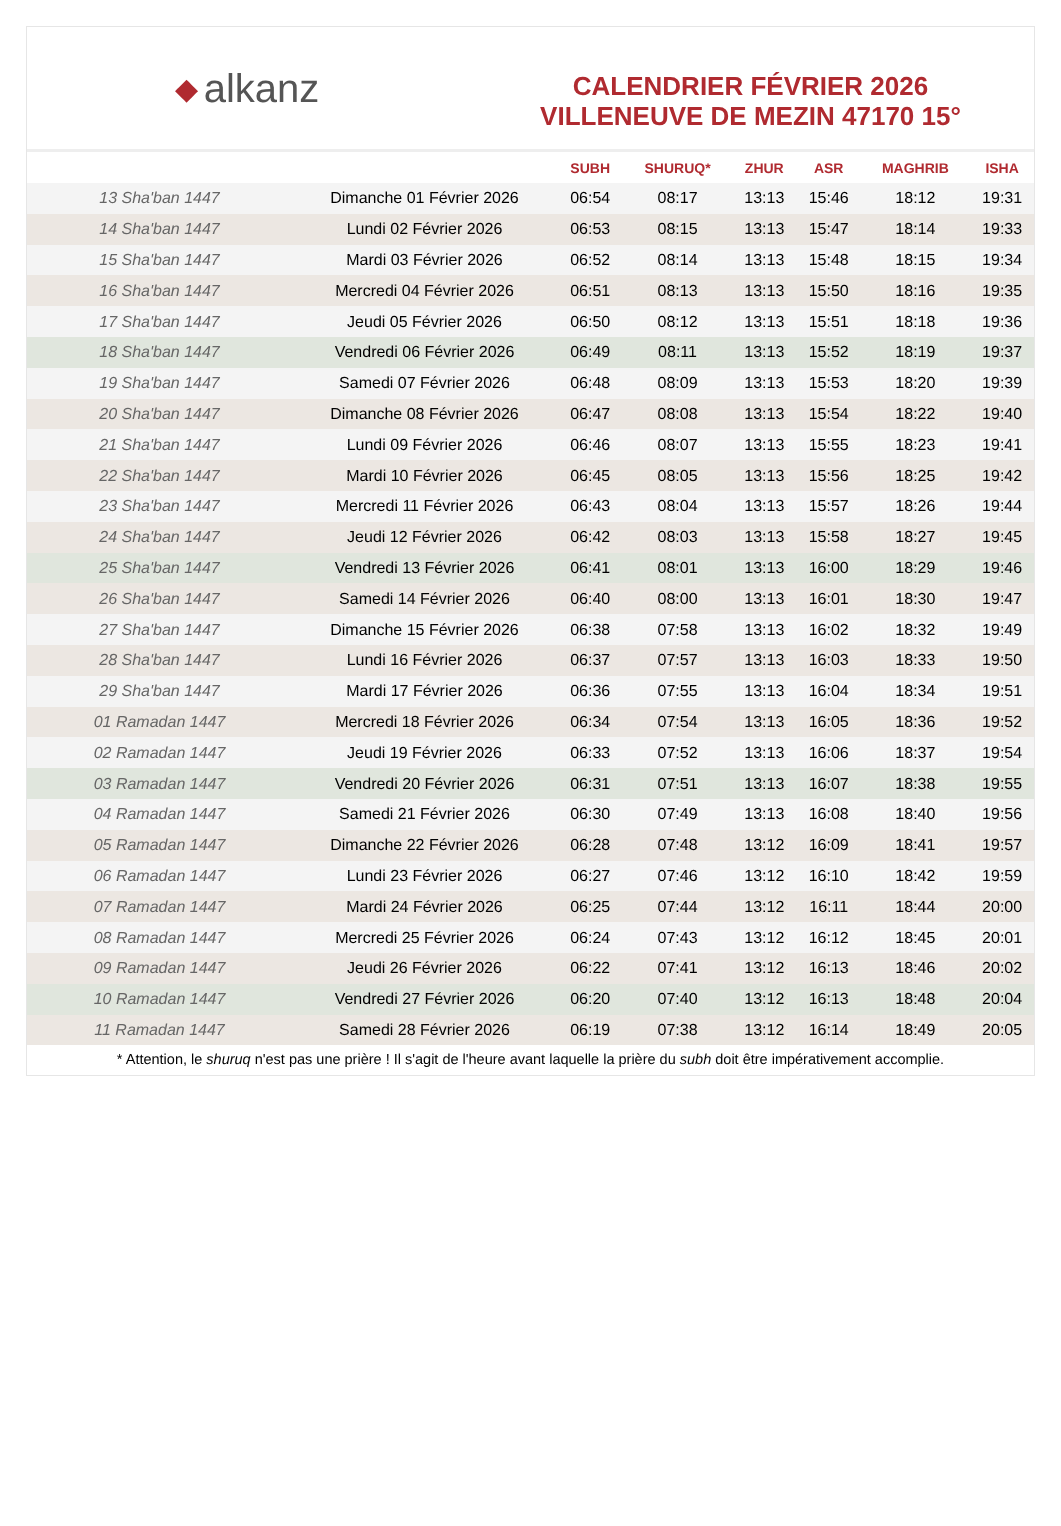◆ alkanz
CALENDRIER FÉVRIER 2026
VILLENEUVE DE MEZIN 47170 15°
| | | SUBH | SHURUQ* | ZHUR | ASR | MAGHRIB | ISHA |
| --- | --- | --- | --- | --- | --- | --- | --- |
| 13 Sha'ban 1447 | Dimanche 01 Février 2026 | 06:54 | 08:17 | 13:13 | 15:46 | 18:12 | 19:31 |
| 14 Sha'ban 1447 | Lundi 02 Février 2026 | 06:53 | 08:15 | 13:13 | 15:47 | 18:14 | 19:33 |
| 15 Sha'ban 1447 | Mardi 03 Février 2026 | 06:52 | 08:14 | 13:13 | 15:48 | 18:15 | 19:34 |
| 16 Sha'ban 1447 | Mercredi 04 Février 2026 | 06:51 | 08:13 | 13:13 | 15:50 | 18:16 | 19:35 |
| 17 Sha'ban 1447 | Jeudi 05 Février 2026 | 06:50 | 08:12 | 13:13 | 15:51 | 18:18 | 19:36 |
| 18 Sha'ban 1447 | Vendredi 06 Février 2026 | 06:49 | 08:11 | 13:13 | 15:52 | 18:19 | 19:37 |
| 19 Sha'ban 1447 | Samedi 07 Février 2026 | 06:48 | 08:09 | 13:13 | 15:53 | 18:20 | 19:39 |
| 20 Sha'ban 1447 | Dimanche 08 Février 2026 | 06:47 | 08:08 | 13:13 | 15:54 | 18:22 | 19:40 |
| 21 Sha'ban 1447 | Lundi 09 Février 2026 | 06:46 | 08:07 | 13:13 | 15:55 | 18:23 | 19:41 |
| 22 Sha'ban 1447 | Mardi 10 Février 2026 | 06:45 | 08:05 | 13:13 | 15:56 | 18:25 | 19:42 |
| 23 Sha'ban 1447 | Mercredi 11 Février 2026 | 06:43 | 08:04 | 13:13 | 15:57 | 18:26 | 19:44 |
| 24 Sha'ban 1447 | Jeudi 12 Février 2026 | 06:42 | 08:03 | 13:13 | 15:58 | 18:27 | 19:45 |
| 25 Sha'ban 1447 | Vendredi 13 Février 2026 | 06:41 | 08:01 | 13:13 | 16:00 | 18:29 | 19:46 |
| 26 Sha'ban 1447 | Samedi 14 Février 2026 | 06:40 | 08:00 | 13:13 | 16:01 | 18:30 | 19:47 |
| 27 Sha'ban 1447 | Dimanche 15 Février 2026 | 06:38 | 07:58 | 13:13 | 16:02 | 18:32 | 19:49 |
| 28 Sha'ban 1447 | Lundi 16 Février 2026 | 06:37 | 07:57 | 13:13 | 16:03 | 18:33 | 19:50 |
| 29 Sha'ban 1447 | Mardi 17 Février 2026 | 06:36 | 07:55 | 13:13 | 16:04 | 18:34 | 19:51 |
| 01 Ramadan 1447 | Mercredi 18 Février 2026 | 06:34 | 07:54 | 13:13 | 16:05 | 18:36 | 19:52 |
| 02 Ramadan 1447 | Jeudi 19 Février 2026 | 06:33 | 07:52 | 13:13 | 16:06 | 18:37 | 19:54 |
| 03 Ramadan 1447 | Vendredi 20 Février 2026 | 06:31 | 07:51 | 13:13 | 16:07 | 18:38 | 19:55 |
| 04 Ramadan 1447 | Samedi 21 Février 2026 | 06:30 | 07:49 | 13:13 | 16:08 | 18:40 | 19:56 |
| 05 Ramadan 1447 | Dimanche 22 Février 2026 | 06:28 | 07:48 | 13:12 | 16:09 | 18:41 | 19:57 |
| 06 Ramadan 1447 | Lundi 23 Février 2026 | 06:27 | 07:46 | 13:12 | 16:10 | 18:42 | 19:59 |
| 07 Ramadan 1447 | Mardi 24 Février 2026 | 06:25 | 07:44 | 13:12 | 16:11 | 18:44 | 20:00 |
| 08 Ramadan 1447 | Mercredi 25 Février 2026 | 06:24 | 07:43 | 13:12 | 16:12 | 18:45 | 20:01 |
| 09 Ramadan 1447 | Jeudi 26 Février 2026 | 06:22 | 07:41 | 13:12 | 16:13 | 18:46 | 20:02 |
| 10 Ramadan 1447 | Vendredi 27 Février 2026 | 06:20 | 07:40 | 13:12 | 16:13 | 18:48 | 20:04 |
| 11 Ramadan 1447 | Samedi 28 Février 2026 | 06:19 | 07:38 | 13:12 | 16:14 | 18:49 | 20:05 |
* Attention, le shuruq n'est pas une prière ! Il s'agit de l'heure avant laquelle la prière du subh doit être impérativement accomplie.